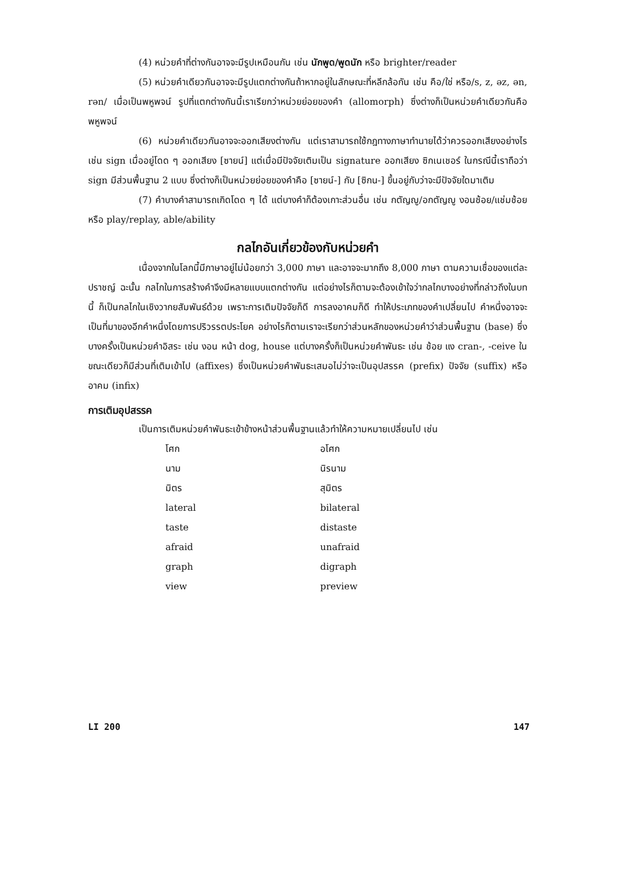(4) หน่วยคำที่ต่างกันอาจจะมีรูปเหมือนกัน เช่น นักพูด/พูดนัก หรือ brighter/reader
(5) หน่วยคำเดียวกันอาจจะมีรูปแตกต่างกันถ้าหากอยู่ในลักษณะที่หลีกล้อกัน เช่น คือ/ใช่ หรือ/s, z, əz, ən, rən/ เมื่อเป็นพหูพจน์ รูปที่แตกต่างกันนี้เราเรียกว่าหน่วยย่อยของคำ (allomorph) ซึ่งต่างก็เป็นหน่วยคำเดียวกันคือพหูพจน์
(6) หน่วยคำเดียวกันอาจจะออกเสียงต่างกัน แต่เราสามารถใช้กฎทางภาษาทำนายได้ว่าควรออกเสียงอย่างไร เช่น sign เมื่ออยู่โดด ๆ ออกเสียง [ซายน์] แต่เมื่อมีปัจจัยเติมเป็น signature ออกเสียง ซิกเนเชอร์ ในกรณีนี้เราถือว่า sign มีส่วนพื้นฐาน 2 แบบ ซึ่งต่างก็เป็นหน่วยย่อยของคำคือ [ซายน์-] กับ [ซิกน-] ขึ้นอยู่กับว่าจะมีปัจจัยใดมาเติม
(7) คำบางคำสามารถเกิดโดด ๆ ได้ แต่บางคำก็ต้องเกาะส่วนอื่น เช่น กตัญญู/อกตัญญู งอนช้อย/แช่มช้อย หรือ play/replay, able/ability
กลไกอันเกี่ยวข้องกับหน่วยคำ
เนื่องจากในโลกนี้มีภาษาอยู่ไม่น้อยกว่า 3,000 ภาษา และอาจจะมากถึง 8,000 ภาษา ตามความเชื่อของแต่ละปราชญ์ ฉะนั้น กลไกในการสร้างคำจึงมีหลายแบบแตกต่างกัน แต่อย่างไรก็ตามจะต้องเข้าใจว่ากลไกบางอย่างที่กล่าวถึงในบทนี้ ก็เป็นกลไกในเชิงวากยสัมพันธ์ด้วย เพราะการเติมปัจจัยก็ดี การลงอาคมก็ดี ทำให้ประเภทของคำเปลี่ยนไป คำหนึ่งอาจจะเป็นที่มาของอีกคำหนึ่งโดยการปริวรรตประโยค อย่างไรก็ตามเราจะเรียกว่าส่วนหลักของหน่วยคำว่าส่วนพื้นฐาน (base) ซึ่งบางครั้งเป็นหน่วยคำอิสระ เช่น งอน หน้า dog, house แต่บางครั้งก็เป็นหน่วยคำพันธะ เช่น ช้อย แง cran-, -ceive ในขณะเดียวก็มีส่วนที่เติมเข้าไป (affixes) ซึ่งเป็นหน่วยคำพันธะเสมอไม่ว่าจะเป็นอุปสรรค (prefix) ปัจจัย (suffix) หรืออาคม (infix)
การเติมอุปสรรค
เป็นการเติมหน่วยคำพันธะเข้าข้างหน้าส่วนพื้นฐานแล้วทำให้ความหมายเปลี่ยนไป เช่น
| โศก | อโศก |
| นาม | นิรนาม |
| มิตร | สุมิตร |
| lateral | bilateral |
| taste | distaste |
| afraid | unafraid |
| graph | digraph |
| view | preview |
LI 200 147